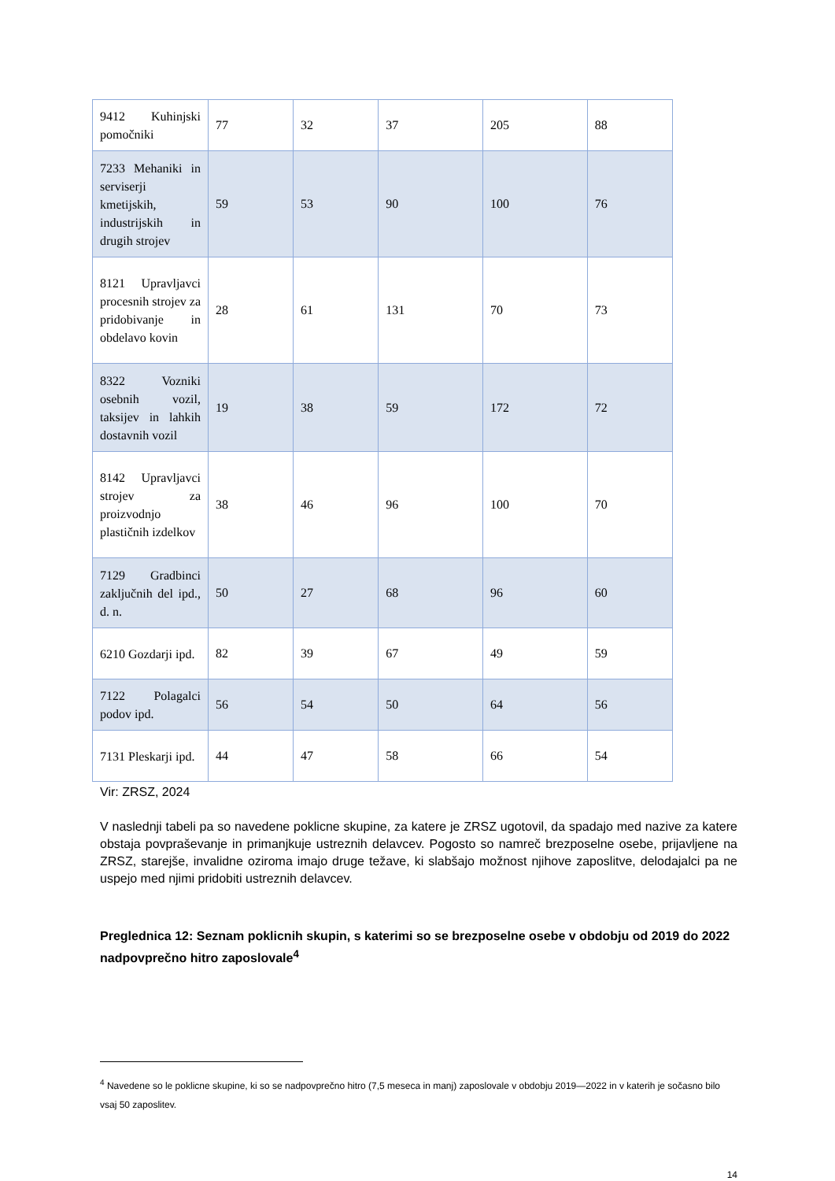| 9412 Kuhinjski pomočniki | 77 | 32 | 37 | 205 | 88 |
| 7233 Mehaniki in serviserji kmetijskih, industrijskih in drugih strojev | 59 | 53 | 90 | 100 | 76 |
| 8121 Upravljavci procesnih strojev za pridobivanje in obdelavo kovin | 28 | 61 | 131 | 70 | 73 |
| 8322 Vozniki osebnih vozil, taksijev in lahkih dostavnih vozil | 19 | 38 | 59 | 172 | 72 |
| 8142 Upravljavci strojev za proizvodnjo plastičnih izdelkov | 38 | 46 | 96 | 100 | 70 |
| 7129 Gradbinci zaključnih del ipd., d. n. | 50 | 27 | 68 | 96 | 60 |
| 6210 Gozdarji ipd. | 82 | 39 | 67 | 49 | 59 |
| 7122 Polagalci podov ipd. | 56 | 54 | 50 | 64 | 56 |
| 7131 Pleskarji ipd. | 44 | 47 | 58 | 66 | 54 |
Vir: ZRSZ, 2024
V naslednji tabeli pa so navedene poklicne skupine, za katere je ZRSZ ugotovil, da spadajo med nazive za katere obstaja povpraševanje in primanjkuje ustreznih delavcev. Pogosto so namreč brezposelne osebe, prijavljene na ZRSZ, starejše, invalidne oziroma imajo druge težave, ki slabšajo možnost njihove zaposlitve, delodajalci pa ne uspejo med njimi pridobiti ustreznih delavcev.
Preglednica 12: Seznam poklicnih skupin, s katerimi so se brezposelne osebe v obdobju od 2019 do 2022 nadpovprečno hitro zaposlovale<sup>4</sup>
<sup>4</sup> Navedene so le poklicne skupine, ki so se nadpovprečno hitro (7,5 meseca in manj) zaposlovale v obdobju 2019—2022 in v katerih je sočasno bilo vsaj 50 zaposlitev.
14